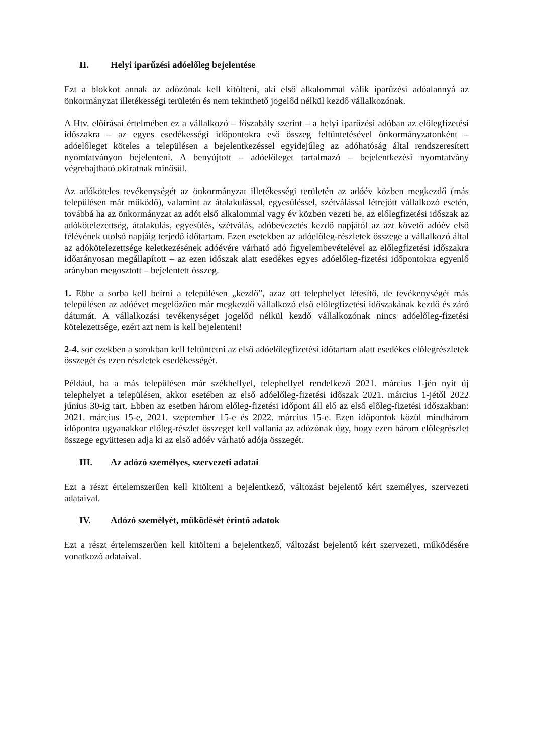II. Helyi iparűzési adóelőleg bejelentése
Ezt a blokkot annak az adózónak kell kitölteni, aki első alkalommal válik iparűzési adóalannyá az önkormányzat illetékességi területén és nem tekinthető jogelőd nélkül kezdő vállalkozónak.
A Htv. előírásai értelmében ez a vállalkozó – főszabály szerint – a helyi iparűzési adóban az előlegfizetési időszakra – az egyes esedékességi időpontokra eső összeg feltüntetésével önkormányzatonként – adóelőleget köteles a településen a bejelentkezéssel egyidejűleg az adóhatóság által rendszeresített nyomtatványon bejelenteni. A benyújtott – adóelőleget tartalmazó – bejelentkezési nyomtatvány végrehajtható okiratnak minősül.
Az adóköteles tevékenységét az önkormányzat illetékességi területén az adóév közben megkezdő (más településen már működő), valamint az átalakulással, egyesüléssel, szétválással létrejött vállalkozó esetén, továbbá ha az önkormányzat az adót első alkalommal vagy év közben vezeti be, az előlegfizetési időszak az adókötelezettség, átalakulás, egyesülés, szétválás, adóbevezetés kezdő napjától az azt követő adóév első félévének utolsó napjáig terjedő időtartam. Ezen esetekben az adóelőleg-részletek összege a vállalkozó által az adókötelezettsége keletkezésének adóévére várható adó figyelembevételével az előlegfizetési időszakra időarányosan megállapított – az ezen időszak alatt esedékes egyes adóelőleg-fizetési időpontokra egyenlő arányban megosztott – bejelentett összeg.
1. Ebbe a sorba kell beírni a településen „kezdő”, azaz ott telephelyet létesítő, de tevékenységét más településen az adóévet megelőzően már megkezdő vállalkozó első előlegfizetési időszakának kezdő és záró dátumát. A vállalkozási tevékenységet jogelőd nélkül kezdő vállalkozónak nincs adóelőleg-fizetési kötelezettsége, ezért azt nem is kell bejelenteni!
2-4. sor ezekben a sorokban kell feltüntetni az első adóelőlegfizetési időtartam alatt esedékes előlegrészletek összegét és ezen részletek esedékességét.
Például, ha a más településen már székhellyel, telephellyel rendelkező 2021. március 1-jén nyit új telephelyet a településen, akkor esetében az első adóelőleg-fizetési időszak 2021. március 1-jétől 2022 június 30-ig tart. Ebben az esetben három előleg-fizetési időpont áll elő az első előleg-fizetési időszakban: 2021. március 15-e, 2021. szeptember 15-e és 2022. március 15-e. Ezen időpontok közül mindhárom időpontra ugyanakkor előleg-részlet összeget kell vallania az adózónak úgy, hogy ezen három előlegrészlet összege együttesen adja ki az első adóév várható adója összegét.
III. Az adózó személyes, szervezeti adatai
Ezt a részt értelemszerűen kell kitölteni a bejelentkező, változást bejelentő kért személyes, szervezeti adataival.
IV. Adózó személyét, működését érintő adatok
Ezt a részt értelemszerűen kell kitölteni a bejelentkező, változást bejelentő kért szervezeti, működésére vonatkozó adataival.